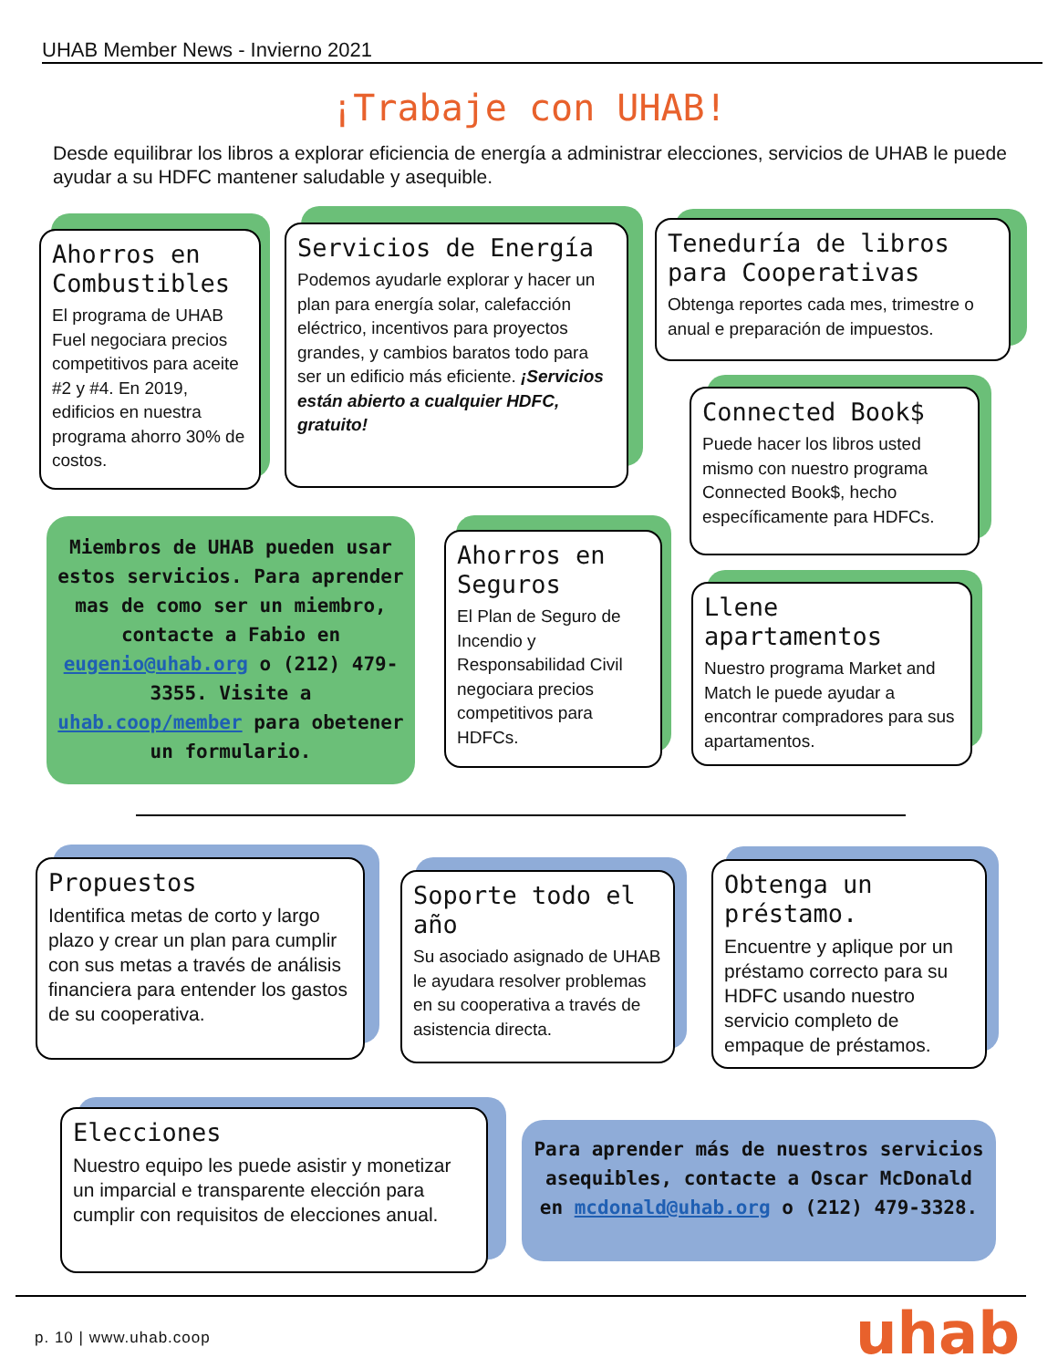UHAB Member News - Invierno 2021
¡Trabaje con UHAB!
Desde equilibrar los libros a explorar eficiencia de energía a administrar elecciones, servicios de UHAB le puede ayudar a su HDFC mantener saludable y asequible.
Ahorros en Combustibles
El programa de UHAB Fuel negociara precios competitivos para aceite #2 y #4. En 2019, edificios en nuestra programa ahorro 30% de costos.
Servicios de Energía
Podemos ayudarle explorar y hacer un plan para energía solar, calefacción eléctrico, incentivos para proyectos grandes, y cambios baratos todo para ser un edificio más eficiente. ¡Servicios están abierto a cualquier HDFC, gratuito!
Teneduría de libros para Cooperativas
Obtenga reportes cada mes, trimestre o anual e preparación de impuestos.
Connected Book$
Puede hacer los libros usted mismo con nuestro programa Connected Book$, hecho específicamente para HDFCs.
Miembros de UHAB pueden usar estos servicios. Para aprender mas de como ser un miembro, contacte a Fabio en eugenio@uhab.org o (212) 479-3355. Visite a uhab.coop/member para obetener un formulario.
Ahorros en Seguros
El Plan de Seguro de Incendio y Responsabilidad Civil negociara precios competitivos para HDFCs.
Llene apartamentos
Nuestro programa Market and Match le puede ayudar a encontrar compradores para sus apartamentos.
Propuestos
Identifica metas de corto y largo plazo y crear un plan para cumplir con sus metas a través de análisis financiera para entender los gastos de su cooperativa.
Soporte todo el año
Su asociado asignado de UHAB le ayudara resolver problemas en su cooperativa a través de asistencia directa.
Obtenga un préstamo.
Encuentre y aplique por un préstamo correcto para su HDFC usando nuestro servicio completo de empaque de préstamos.
Elecciones
Nuestro equipo les puede asistir y monetizar un imparcial e transparente elección para cumplir con requisitos de elecciones anual.
Para aprender más de nuestros servicios asequibles, contacte a Oscar McDonald en mcdonald@uhab.org o (212) 479-3328.
p. 10 | www.uhab.coop uhab